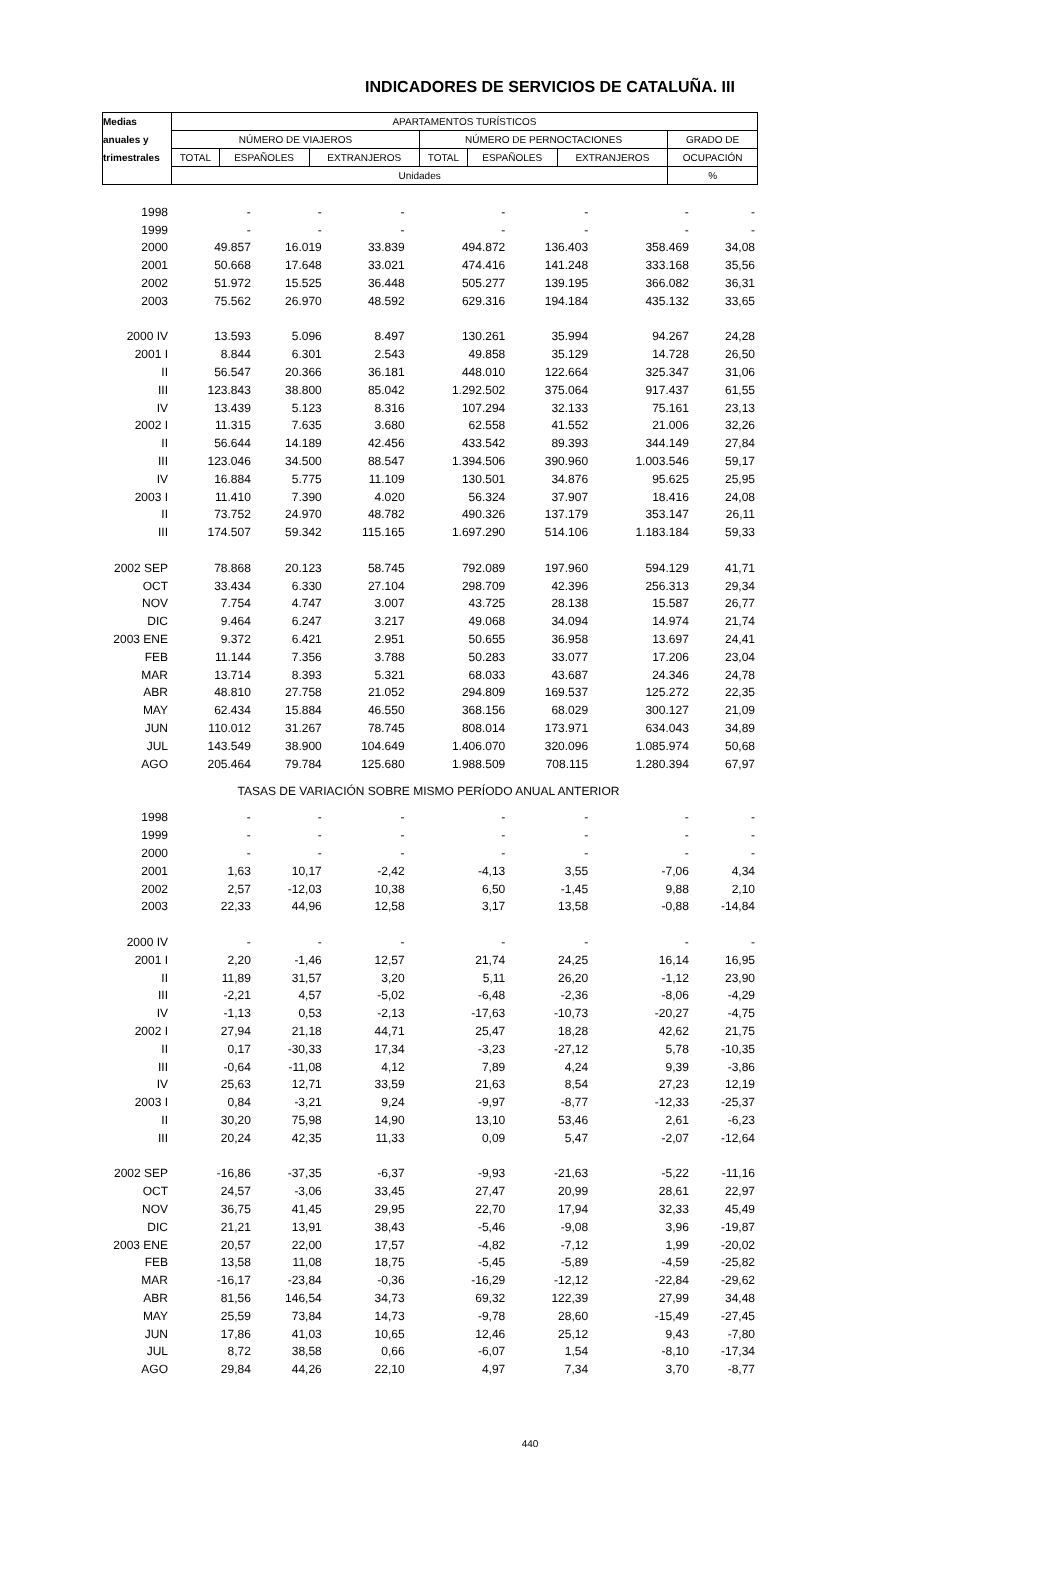INDICADORES DE SERVICIOS DE CATALUÑA. III
| Medias | APARTAMENTOS TURÍSTICOS | | | | | | |
| --- | --- | --- | --- | --- | --- | --- | --- |
| anuales y | NÚMERO DE VIAJEROS | | | NÚMERO DE PERNOCTACIONES | | | GRADO DE |
| trimestrales | TOTAL | ESPAÑOLES | EXTRANJEROS | TOTAL | ESPAÑOLES | EXTRANJEROS | OCUPACIÓN |
| | Unidades | | | | | | % |
| 1998 | - | - | - | - | - | - | - |
| 1999 | - | - | - | - | - | - | - |
| 2000 | 49.857 | 16.019 | 33.839 | 494.872 | 136.403 | 358.469 | 34,08 |
| 2001 | 50.668 | 17.648 | 33.021 | 474.416 | 141.248 | 333.168 | 35,56 |
| 2002 | 51.972 | 15.525 | 36.448 | 505.277 | 139.195 | 366.082 | 36,31 |
| 2003 | 75.562 | 26.970 | 48.592 | 629.316 | 194.184 | 435.132 | 33,65 |
| 2000 IV | 13.593 | 5.096 | 8.497 | 130.261 | 35.994 | 94.267 | 24,28 |
| 2001 I | 8.844 | 6.301 | 2.543 | 49.858 | 35.129 | 14.728 | 26,50 |
| II | 56.547 | 20.366 | 36.181 | 448.010 | 122.664 | 325.347 | 31,06 |
| III | 123.843 | 38.800 | 85.042 | 1.292.502 | 375.064 | 917.437 | 61,55 |
| IV | 13.439 | 5.123 | 8.316 | 107.294 | 32.133 | 75.161 | 23,13 |
| 2002 I | 11.315 | 7.635 | 3.680 | 62.558 | 41.552 | 21.006 | 32,26 |
| II | 56.644 | 14.189 | 42.456 | 433.542 | 89.393 | 344.149 | 27,84 |
| III | 123.046 | 34.500 | 88.547 | 1.394.506 | 390.960 | 1.003.546 | 59,17 |
| IV | 16.884 | 5.775 | 11.109 | 130.501 | 34.876 | 95.625 | 25,95 |
| 2003 I | 11.410 | 7.390 | 4.020 | 56.324 | 37.907 | 18.416 | 24,08 |
| II | 73.752 | 24.970 | 48.782 | 490.326 | 137.179 | 353.147 | 26,11 |
| III | 174.507 | 59.342 | 115.165 | 1.697.290 | 514.106 | 1.183.184 | 59,33 |
| 2002 SEP | 78.868 | 20.123 | 58.745 | 792.089 | 197.960 | 594.129 | 41,71 |
| OCT | 33.434 | 6.330 | 27.104 | 298.709 | 42.396 | 256.313 | 29,34 |
| NOV | 7.754 | 4.747 | 3.007 | 43.725 | 28.138 | 15.587 | 26,77 |
| DIC | 9.464 | 6.247 | 3.217 | 49.068 | 34.094 | 14.974 | 21,74 |
| 2003 ENE | 9.372 | 6.421 | 2.951 | 50.655 | 36.958 | 13.697 | 24,41 |
| FEB | 11.144 | 7.356 | 3.788 | 50.283 | 33.077 | 17.206 | 23,04 |
| MAR | 13.714 | 8.393 | 5.321 | 68.033 | 43.687 | 24.346 | 24,78 |
| ABR | 48.810 | 27.758 | 21.052 | 294.809 | 169.537 | 125.272 | 22,35 |
| MAY | 62.434 | 15.884 | 46.550 | 368.156 | 68.029 | 300.127 | 21,09 |
| JUN | 110.012 | 31.267 | 78.745 | 808.014 | 173.971 | 634.043 | 34,89 |
| JUL | 143.549 | 38.900 | 104.649 | 1.406.070 | 320.096 | 1.085.974 | 50,68 |
| AGO | 205.464 | 79.784 | 125.680 | 1.988.509 | 708.115 | 1.280.394 | 67,97 |
| TASAS DE VARIACIÓN SOBRE MISMO PERÍODO ANUAL ANTERIOR | | | | | | | |
| 1998 | - | - | - | - | - | - | - |
| 1999 | - | - | - | - | - | - | - |
| 2000 | - | - | - | - | - | - | - |
| 2001 | 1,63 | 10,17 | -2,42 | -4,13 | 3,55 | -7,06 | 4,34 |
| 2002 | 2,57 | -12,03 | 10,38 | 6,50 | -1,45 | 9,88 | 2,10 |
| 2003 | 22,33 | 44,96 | 12,58 | 3,17 | 13,58 | -0,88 | -14,84 |
| 2000 IV | - | - | - | - | - | - | - |
| 2001 I | 2,20 | -1,46 | 12,57 | 21,74 | 24,25 | 16,14 | 16,95 |
| II | 11,89 | 31,57 | 3,20 | 5,11 | 26,20 | -1,12 | 23,90 |
| III | -2,21 | 4,57 | -5,02 | -6,48 | -2,36 | -8,06 | -4,29 |
| IV | -1,13 | 0,53 | -2,13 | -17,63 | -10,73 | -20,27 | -4,75 |
| 2002 I | 27,94 | 21,18 | 44,71 | 25,47 | 18,28 | 42,62 | 21,75 |
| II | 0,17 | -30,33 | 17,34 | -3,23 | -27,12 | 5,78 | -10,35 |
| III | -0,64 | -11,08 | 4,12 | 7,89 | 4,24 | 9,39 | -3,86 |
| IV | 25,63 | 12,71 | 33,59 | 21,63 | 8,54 | 27,23 | 12,19 |
| 2003 I | 0,84 | -3,21 | 9,24 | -9,97 | -8,77 | -12,33 | -25,37 |
| II | 30,20 | 75,98 | 14,90 | 13,10 | 53,46 | 2,61 | -6,23 |
| III | 20,24 | 42,35 | 11,33 | 0,09 | 5,47 | -2,07 | -12,64 |
| 2002 SEP | -16,86 | -37,35 | -6,37 | -9,93 | -21,63 | -5,22 | -11,16 |
| OCT | 24,57 | -3,06 | 33,45 | 27,47 | 20,99 | 28,61 | 22,97 |
| NOV | 36,75 | 41,45 | 29,95 | 22,70 | 17,94 | 32,33 | 45,49 |
| DIC | 21,21 | 13,91 | 38,43 | -5,46 | -9,08 | 3,96 | -19,87 |
| 2003 ENE | 20,57 | 22,00 | 17,57 | -4,82 | -7,12 | 1,99 | -20,02 |
| FEB | 13,58 | 11,08 | 18,75 | -5,45 | -5,89 | -4,59 | -25,82 |
| MAR | -16,17 | -23,84 | -0,36 | -16,29 | -12,12 | -22,84 | -29,62 |
| ABR | 81,56 | 146,54 | 34,73 | 69,32 | 122,39 | 27,99 | 34,48 |
| MAY | 25,59 | 73,84 | 14,73 | -9,78 | 28,60 | -15,49 | -27,45 |
| JUN | 17,86 | 41,03 | 10,65 | 12,46 | 25,12 | 9,43 | -7,80 |
| JUL | 8,72 | 38,58 | 0,66 | -6,07 | 1,54 | -8,10 | -17,34 |
| AGO | 29,84 | 44,26 | 22,10 | 4,97 | 7,34 | 3,70 | -8,77 |
440